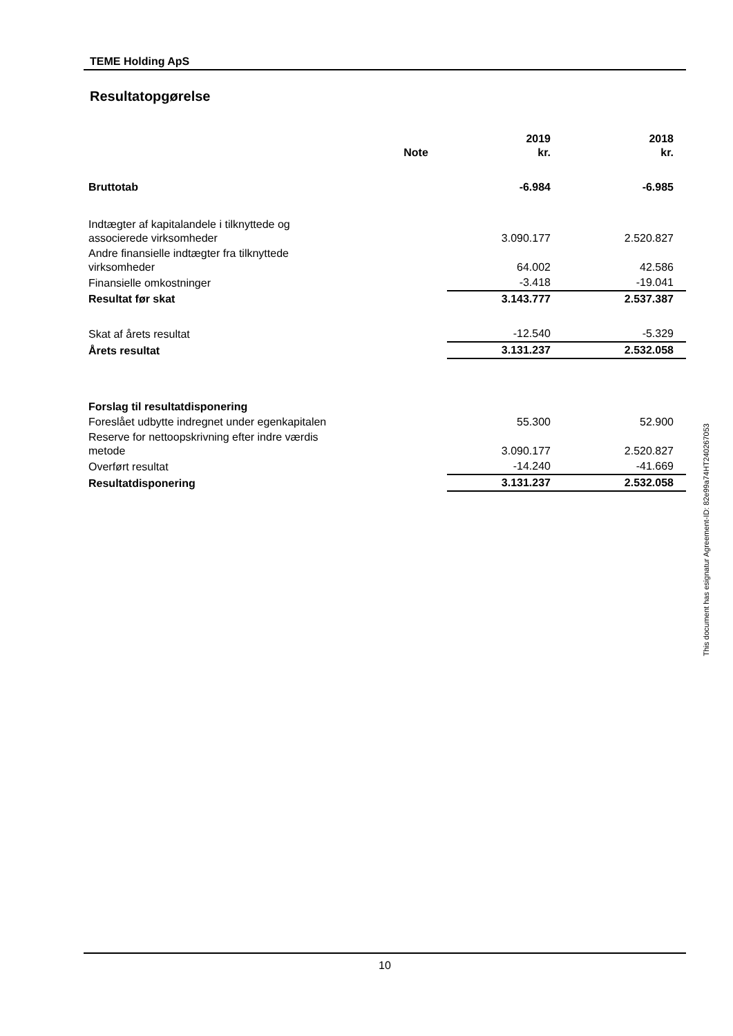TEME Holding ApS
Resultatopgørelse
| | Note | 2019 kr. | 2018 kr. |
| --- | --- | --- | --- |
| Bruttotab | | -6.984 | -6.985 |
| Indtægter af kapitalandele i tilknyttede og associerede virksomheder | | 3.090.177 | 2.520.827 |
| Andre finansielle indtægter fra tilknyttede virksomheder | | 64.002 | 42.586 |
| Finansielle omkostninger | | -3.418 | -19.041 |
| Resultat før skat | | 3.143.777 | 2.537.387 |
| Skat af årets resultat | | -12.540 | -5.329 |
| Årets resultat | | 3.131.237 | 2.532.058 |
| Forslag til resultatdisponering | | | |
| Foreslået udbytte indregnet under egenkapitalen | | 55.300 | 52.900 |
| Reserve for nettoopskrivning efter indre værdis metode | | 3.090.177 | 2.520.827 |
| Overført resultat | | -14.240 | -41.669 |
| Resultatdisponering | | 3.131.237 | 2.532.058 |
This document has esignatur Agreement-ID: 82e99a74HT240267053
10